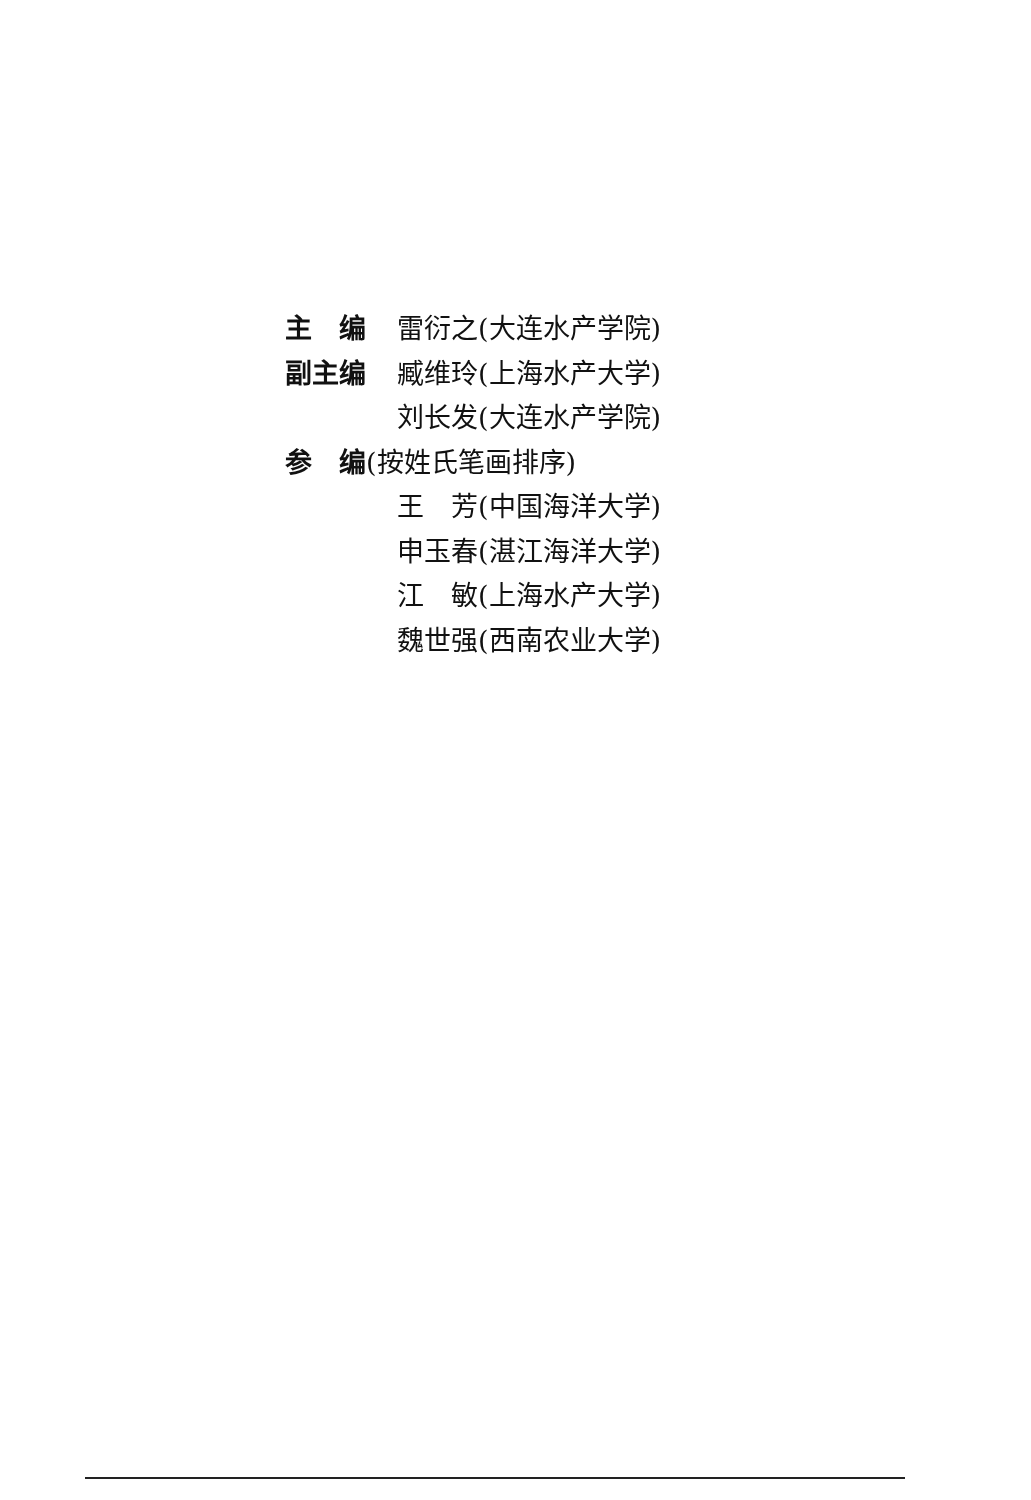主　编 雷衍之(大连水产学院)
副主编 臧维玲(上海水产大学)
刘长发(大连水产学院)
参　编 (按姓氏笔画排序)
王　芳(中国海洋大学)
申玉春(湛江海洋大学)
江　敏(上海水产大学)
魏世强(西南农业大学)